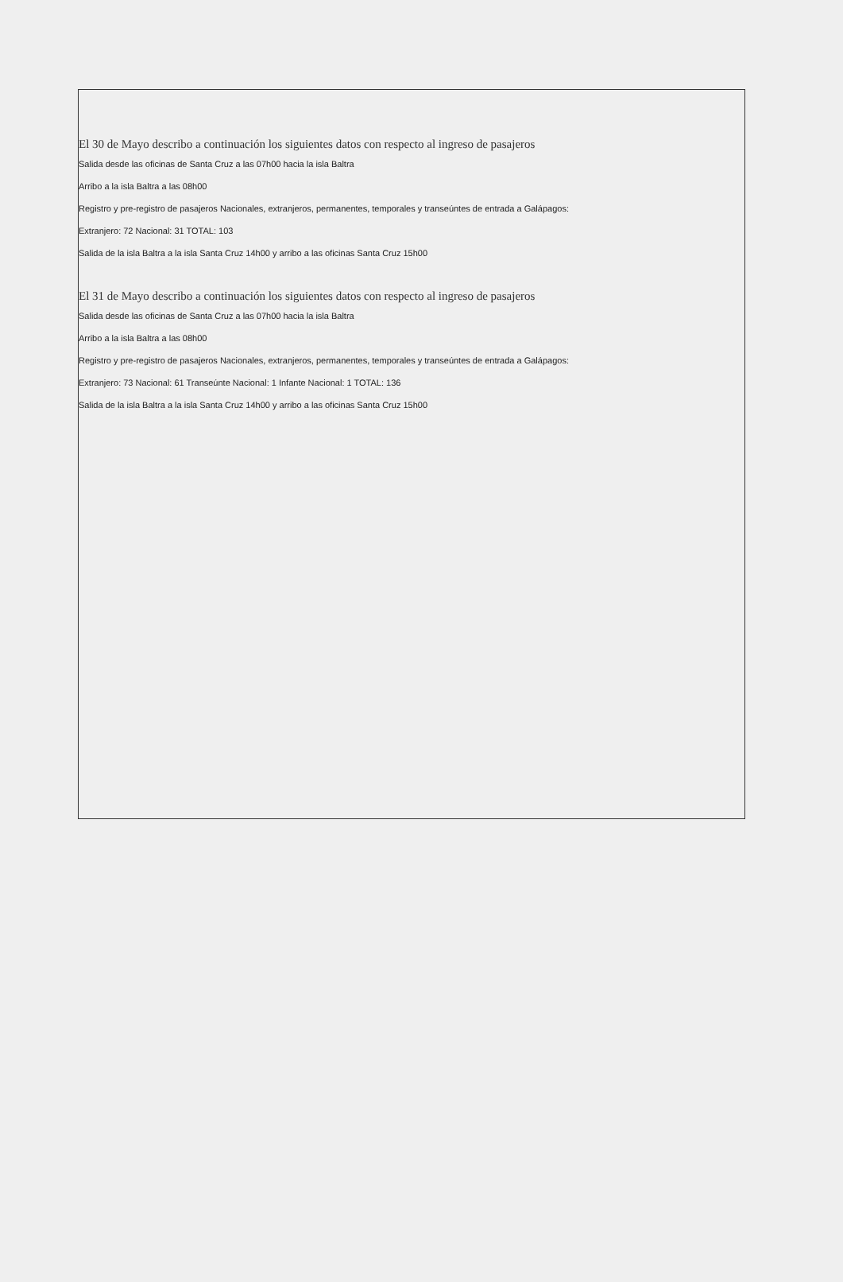El 30 de Mayo describo a continuación los siguientes datos con respecto al ingreso de pasajeros
Salida desde las oficinas de Santa Cruz a las 07h00 hacia la isla Baltra
Arribo a la isla Baltra a las 08h00
Registro y pre-registro de pasajeros Nacionales, extranjeros, permanentes, temporales y transeúntes de entrada a Galápagos:
Extranjero: 72 Nacional: 31 TOTAL: 103
Salida de la isla Baltra a la isla Santa Cruz 14h00 y arribo a las oficinas Santa Cruz 15h00
El 31 de Mayo describo a continuación los siguientes datos con respecto al ingreso de pasajeros
Salida desde las oficinas de Santa Cruz a las 07h00 hacia la isla Baltra
Arribo a la isla Baltra a las 08h00
Registro y pre-registro de pasajeros Nacionales, extranjeros, permanentes, temporales y transeúntes de entrada a Galápagos:
Extranjero: 73 Nacional: 61 Transeúnte Nacional: 1 Infante Nacional: 1 TOTAL: 136
Salida de la isla Baltra a la isla Santa Cruz 14h00 y arribo a las oficinas Santa Cruz 15h00